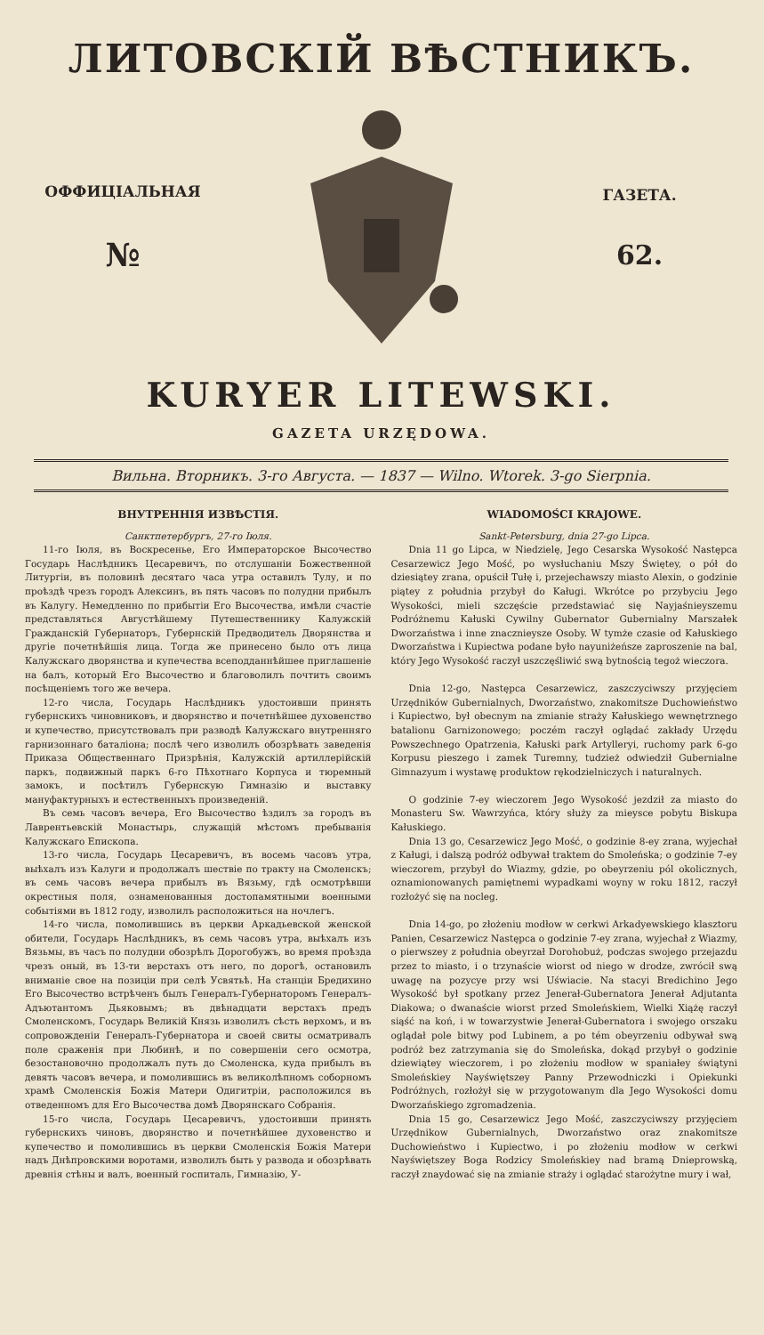ЛИТОВСКІЙ ВѢСТНИКЪ.
ОФФИЦІАЛЬНАЯ
№
ГАЗЕТА.
62.
KURYER LITEWSKI.
GAZETA URZĘDOWA.
Вильна. Вторникъ. 3-го Августа. — 1837 — Wilno. Wtorek. 3-go Sierpnia.
ВНУТРЕННІЯ ИЗВѢСТІЯ.
Санктпетербургъ, 27-го Іюля.
11-го Іюля, въ Воскресенье, Его Императорское Высочество Государь Наслѣдникъ Цесаревичъ, по отслушаніи Божественной Литургіи, въ половинѣ десятаго часа утра оставилъ Тулу, и по проѣздѣ чрезъ городъ Алексинъ, въ пять часовъ по полудни прибылъ въ Калугу. Немедленно по прибытіи Его Высочества, имѣли счастіе представляться Августѣйшему Путешественнику Калужскій Гражданскій Губернаторъ, Губернскій Предводитель Дворянства и другіе почетнѣйшія лица. Тогда же принесено было отъ лица Калужскаго дворянства и купечества всеподданнѣйшее приглашеніе на балъ, который Его Высочество и благоволилъ почтить своимъ посѣщеніемъ того же вечера.
12-го числа, Государь Наслѣдникъ удостоивши принять губернскихъ чиновниковъ, и дворянство и почетнѣйшее духовенство и купечество, присутствовалъ при разводѣ Калужскаго внутренняго гарнизоннаго баталіона; послѣ чего изволилъ обозрѣвать заведенія Приказа Общественнаго Призрѣнія, Калужскій артиллерійскій паркъ, подвижный паркъ 6-го Пѣхотнаго Корпуса и тюремный замокъ, и посѣтилъ Губернскую Гимназію и выставку мануфактурныхъ и естественныхъ произведеній.
Въ семь часовъ вечера, Его Высочество ѣздилъ за городъ въ Лаврентьевскій Монастырь, служащій мѣстомъ пребыванія Калужскаго Епископа.
13-го числа, Государь Цесаревичъ, въ восемь часовъ утра, выѣхалъ изъ Калуги и продолжалъ шествіе по тракту на Смоленскъ; въ семь часовъ вечера прибылъ въ Вязьму, гдѣ осмотрѣвши окрестныя поля, ознаменованныя достопамятными военными событіями въ 1812 году, изволилъ расположиться на ночлегъ.
14-го числа, помолившись въ церкви Аркадьевской женской обители, Государь Наслѣдникъ, въ семь часовъ утра, выѣхалъ изъ Вязьмы, въ часъ по полудни обозрѣлъ Дорогобужъ, во время проѣзда чрезъ оный, въ 13-ти верстахъ отъ него, по дорогѣ, остановилъ вниманіе свое на позиціи при селѣ Усвятьѣ. На станціи Бредихино Его Высочество встрѣченъ былъ Генералъ-Губернаторомъ Генералъ-Адъютантомъ Дьяковымъ; въ двѣнадцати верстахъ предъ Смоленскомъ, Государь Великій Князь изволилъ сѣсть верхомъ, и въ сопровожденіи Генералъ-Губернатора и своей свиты осматривалъ поле сраженія при Любинѣ, и по совершеніи сего осмотра, безостановочно продолжалъ путь до Смоленска, куда прибылъ въ девять часовъ вечера, и помолившись въ великолѣпномъ соборномъ храмѣ Смоленскія Божія Матери Одигитріи, расположился въ отведенномъ для Его Высочества домѣ Дворянскаго Собранія.
15-го числа, Государь Цесаревичъ, удостоивши принять губернскихъ чиновъ, дворянство и почетнѣйшее духовенство и купечество и помолившись въ церкви Смоленскія Божія Матери надъ Днѣпровскими воротами, изволилъ быть у развода и обозрѣвать древнія стѣны и валъ, военный госпиталь, Гимназію, У-
WIADOMOŚCI KRAJOWE.
Sankt-Petersburg, dnia 27-go Lipca.
Dnia 11 go Lipca, w Niedzielę, Jego Cesarska Wysokość Następca Cesarzewicz Jego Mość, po wysłuchaniu Mszy Świętey, o pół do dziesiątey zrana, opuścił Tułę i, przejechawszy miasto Alexin, o godzinie piątey z południa przybył do Kaługi. Wkrótce po przybyciu Jego Wysokości, mieli szczęście przedstawiać się Nayjaśnieyszemu Podróżnemu Kałuski Cywilny Gubernator Gubernialny Marszałek Dworzaństwa i inne znacznieysze Osoby. W tymże czasie od Kałuskiego Dworzaństwa i Kupiectwa podane było nayuniżeńsze zaproszenie na bal, który Jego Wysokość raczył uszczęśliwić swą bytnością tegoż wieczora.
Dnia 12-go, Następca Cesarzewicz, zaszczyciwszy przyjęciem Urzędników Gubernialnych, Dworzaństwo, znakomitsze Duchowieństwo i Kupiectwo, był obecnym na zmianie straży Kałuskiego wewnętrznego batalionu Garnizonowego; poczém raczył oglądać zakłady Urzędu Powszechnego Opatrzenia, Kałuski park Artylleryi, ruchomy park 6-go Korpusu pieszego i zamek Turemny, tudzież odwiedził Gubernialne Gimnazyum i wystawę produktow rękodzielniczych i naturalnych.
O godzinie 7-ey wieczorem Jego Wysokość jezdził za miasto do Monasteru Sw. Wawrzyńca, który służy za mieysce pobytu Biskupa Kałuskiego.
Dnia 13 go, Cesarzewicz Jego Mość, o godzinie 8-ey zrana, wyjechał z Kaługi, i dalszą podróż odbywał traktem do Smoleńska; o godzinie 7-ey wieczorem, przybył do Wiazmy, gdzie, po obeyrzeniu pól okolicznych, oznamionowanych pamiętnemi wypadkami woyny w roku 1812, raczył rozłożyć się na nocleg.
Dnia 14-go, po złożeniu modłow w cerkwi Arkadyewskiego klasztoru Panien, Cesarzewicz Następca o godzinie 7-ey zrana, wyjechał z Wiazmy, o pierwszey z południa obeyrzał Dorohobuż, podczas swojego przejazdu przez to miasto, i o trzynaście wiorst od niego w drodze, zwrócił swą uwagę na pozycye przy wsi Uświacie. Na stacyi Bredichino Jego Wysokość był spotkany przez Jenerał-Gubernatora Jenerał Adjutanta Diakowa; o dwanaście wiorst przed Smoleńskiem, Wielki Xiążę raczył siąść na koń, i w towarzystwie Jenerał-Gubernatora i swojego orszaku oglądał pole bitwy pod Lubinem, a po tém obeyrzeniu odbywał swą podróż bez zatrzymania się do Smoleńska, dokąd przybył o godzinie dziewiątey wieczorem, i po złożeniu modłow w spaniałey świątyni Smoleńskiey Nayświętszey Panny Przewodniczki i Opiekunki Podróżnych, rozłożył się w przygotowanym dla Jego Wysokości domu Dworzańskiego zgromadzenia.
Dnia 15 go, Cesarzewicz Jego Mość, zaszczyciwszy przyjęciem Urzędnikow Gubernialnych, Dworzaństwo oraz znakomitsze Duchowieństwo i Kupiectwo, i po złożeniu modłow w cerkwi Nayświętszey Boga Rodzicy Smoleńskiey nad bramą Dnieprowską, raczył znaydować się na zmianie straży i oglądać starożytne mury i wał,